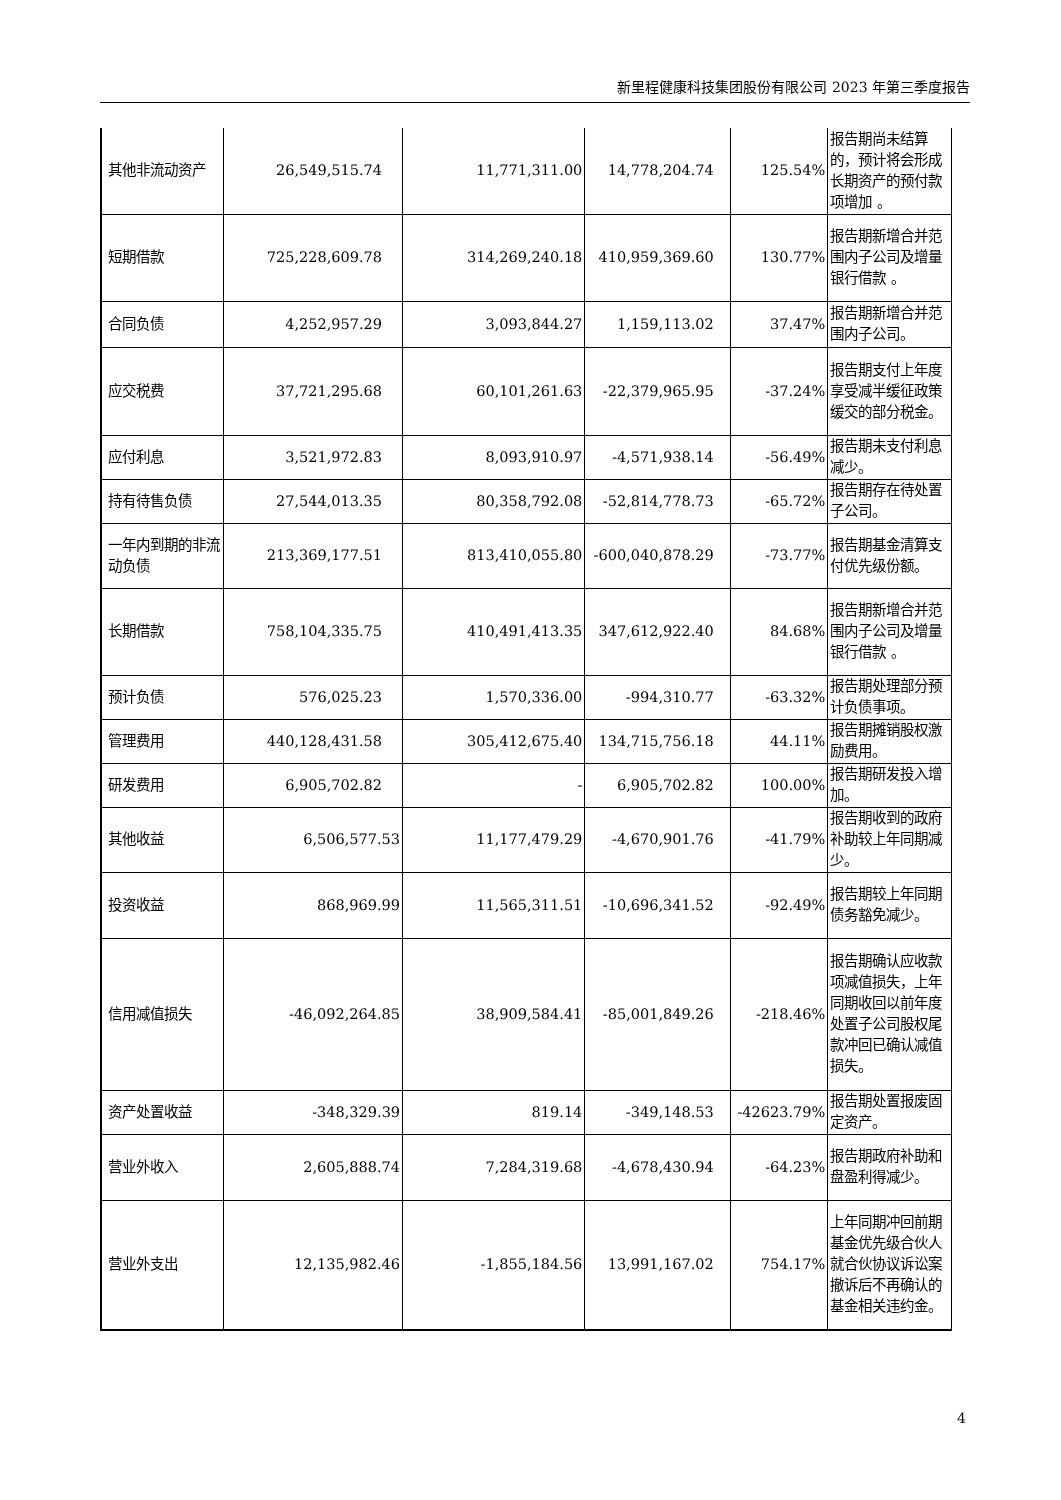新里程健康科技集团股份有限公司 2023 年第三季度报告
| 其他非流动资产 | 26,549,515.74 | 11,771,311.00 | 14,778,204.74 | 125.54% | 报告期尚未结算的，预计将会形成长期资产的预付款项增加 。 |
| 短期借款 | 725,228,609.78 | 314,269,240.18 | 410,959,369.60 | 130.77% | 报告期新增合并范围内子公司及增量银行借款 。 |
| 合同负债 | 4,252,957.29 | 3,093,844.27 | 1,159,113.02 | 37.47% | 报告期新增合并范围内子公司。 |
| 应交税费 | 37,721,295.68 | 60,101,261.63 | -22,379,965.95 | -37.24% | 报告期支付上年度享受减半缓征政策缓交的部分税金。 |
| 应付利息 | 3,521,972.83 | 8,093,910.97 | -4,571,938.14 | -56.49% | 报告期未支付利息减少。 |
| 持有待售负债 | 27,544,013.35 | 80,358,792.08 | -52,814,778.73 | -65.72% | 报告期存在待处置子公司。 |
| 一年内到期的非流动负债 | 213,369,177.51 | 813,410,055.80 | -600,040,878.29 | -73.77% | 报告期基金清算支付优先级份额。 |
| 长期借款 | 758,104,335.75 | 410,491,413.35 | 347,612,922.40 | 84.68% | 报告期新增合并范围内子公司及增量银行借款 。 |
| 预计负债 | 576,025.23 | 1,570,336.00 | -994,310.77 | -63.32% | 报告期处理部分预计负债事项。 |
| 管理费用 | 440,128,431.58 | 305,412,675.40 | 134,715,756.18 | 44.11% | 报告期摊销股权激励费用。 |
| 研发费用 | 6,905,702.82 | - | 6,905,702.82 | 100.00% | 报告期研发投入增加。 |
| 其他收益 | 6,506,577.53 | 11,177,479.29 | -4,670,901.76 | -41.79% | 报告期收到的政府补助较上年同期减少。 |
| 投资收益 | 868,969.99 | 11,565,311.51 | -10,696,341.52 | -92.49% | 报告期较上年同期债务豁免减少。 |
| 信用减值损失 | -46,092,264.85 | 38,909,584.41 | -85,001,849.26 | -218.46% | 报告期确认应收款项减值损失，上年同期收回以前年度处置子公司股权尾款冲回已确认减值损失。 |
| 资产处置收益 | -348,329.39 | 819.14 | -349,148.53 | -42623.79% | 报告期处置报废固定资产。 |
| 营业外收入 | 2,605,888.74 | 7,284,319.68 | -4,678,430.94 | -64.23% | 报告期政府补助和盘盈利得减少。 |
| 营业外支出 | 12,135,982.46 | -1,855,184.56 | 13,991,167.02 | 754.17% | 上年同期冲回前期基金优先级合伙人就合伙协议诉讼案撤诉后不再确认的基金相关违约金。 |
4